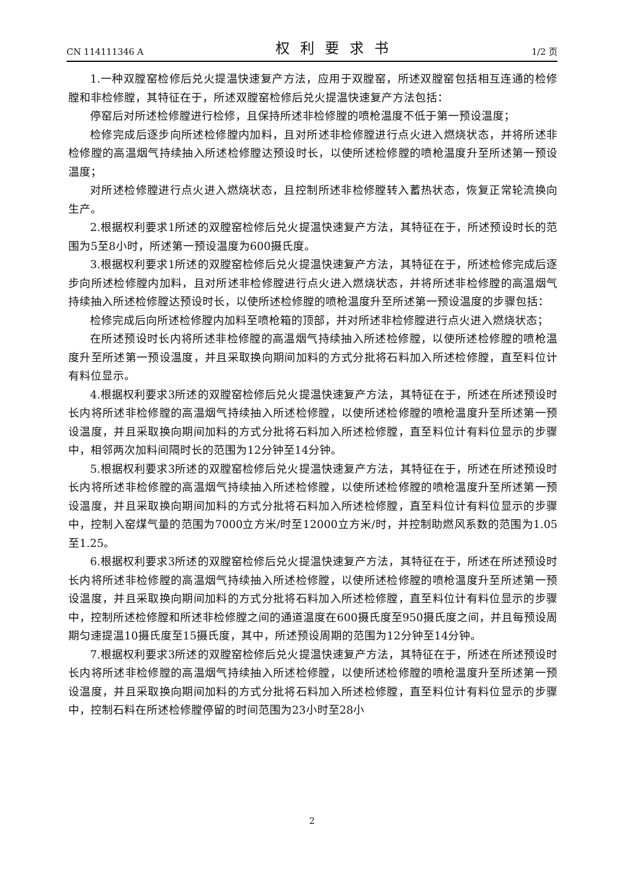CN 114111346 A 权利要求书 1/2 页
1.一种双膛窑检修后兑火提温快速复产方法，应用于双膛窑，所述双膛窑包括相互连通的检修膛和非检修膛，其特征在于，所述双膛窑检修后兑火提温快速复产方法包括：
停窑后对所述检修膛进行检修，且保持所述非检修膛的喷枪温度不低于第一预设温度；
检修完成后逐步向所述检修膛内加料，且对所述非检修膛进行点火进入燃烧状态，并将所述非检修膛的高温烟气持续抽入所述检修膛达预设时长，以使所述检修膛的喷枪温度升至所述第一预设温度；
对所述检修膛进行点火进入燃烧状态，且控制所述非检修膛转入蓄热状态，恢复正常轮流换向生产。
2.根据权利要求1所述的双膛窑检修后兑火提温快速复产方法，其特征在于，所述预设时长的范围为5至8小时，所述第一预设温度为600摄氏度。
3.根据权利要求1所述的双膛窑检修后兑火提温快速复产方法，其特征在于，所述检修完成后逐步向所述检修膛内加料，且对所述非检修膛进行点火进入燃烧状态，并将所述非检修膛的高温烟气持续抽入所述检修膛达预设时长，以使所述检修膛的喷枪温度升至所述第一预设温度的步骤包括：
检修完成后向所述检修膛内加料至喷枪箱的顶部，并对所述非检修膛进行点火进入燃烧状态；
在所述预设时长内将所述非检修膛的高温烟气持续抽入所述检修膛，以使所述检修膛的喷枪温度升至所述第一预设温度，并且采取换向期间加料的方式分批将石料加入所述检修膛，直至料位计有料位显示。
4.根据权利要求3所述的双膛窑检修后兑火提温快速复产方法，其特征在于，所述在所述预设时长内将所述非检修膛的高温烟气持续抽入所述检修膛，以使所述检修膛的喷枪温度升至所述第一预设温度，并且采取换向期间加料的方式分批将石料加入所述检修膛，直至料位计有料位显示的步骤中，相邻两次加料间隔时长的范围为12分钟至14分钟。
5.根据权利要求3所述的双膛窑检修后兑火提温快速复产方法，其特征在于，所述在所述预设时长内将所述非检修膛的高温烟气持续抽入所述检修膛，以使所述检修膛的喷枪温度升至所述第一预设温度，并且采取换向期间加料的方式分批将石料加入所述检修膛，直至料位计有料位显示的步骤中，控制入窑煤气量的范围为7000立方米/时至12000立方米/时，并控制助燃风系数的范围为1.05至1.25。
6.根据权利要求3所述的双膛窑检修后兑火提温快速复产方法，其特征在于，所述在所述预设时长内将所述非检修膛的高温烟气持续抽入所述检修膛，以使所述检修膛的喷枪温度升至所述第一预设温度，并且采取换向期间加料的方式分批将石料加入所述检修膛，直至料位计有料位显示的步骤中，控制所述检修膛和所述非检修膛之间的通道温度在600摄氏度至950摄氏度之间，并且每预设周期匀速提温10摄氏度至15摄氏度，其中，所述预设周期的范围为12分钟至14分钟。
7.根据权利要求3所述的双膛窑检修后兑火提温快速复产方法，其特征在于，所述在所述预设时长内将所述非检修膛的高温烟气持续抽入所述检修膛，以使所述检修膛的喷枪温度升至所述第一预设温度，并且采取换向期间加料的方式分批将石料加入所述检修膛，直至料位计有料位显示的步骤中，控制石料在所述检修膛停留的时间范围为23小时至28小
2